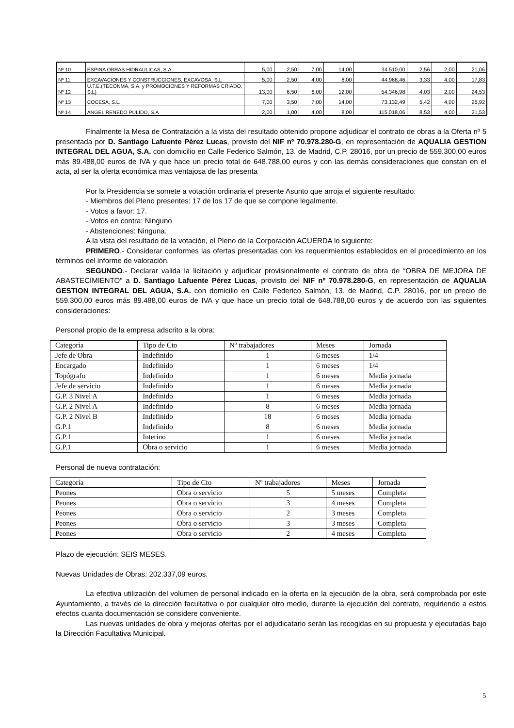| Nº 10 | ESPINA OBRAS HIDRAULICAS, S.A. | 5,00 | 2,50 | 7,00 | 14,00 | 34.510,00 | 2,56 | 2,00 | 21,06 |
| Nº 11 | EXCAVACIONES Y CONSTRUCCIONES, EXCAVOSA, S.L | 5,00 | 2,50 | 4,00 | 8,00 | 44.968,46 | 3,33 | 4,00 | 17,83 |
| Nº 12 | U.T.E.(TECONMA, S.A, y PROMOCIONES Y REFORMAS CRIADO, S.L) | 13,00 | 6,50 | 6,00 | 12,00 | 54.346,98 | 4,03 | 2,00 | 24,53 |
| Nº 13 | COCESA, S.L. | 7,00 | 3,50 | 7,00 | 14,00 | 73.132,49 | 5,42 | 4,00 | 26,92 |
| Nº 14 | ANGEL RENEDO PULIDO, S.A | 2,00 | 1,00 | 4,00 | 8,00 | 115.018,06 | 8,53 | 4,00 | 21,53 |
Finalmente la Mesa de Contratación a la vista del resultado obtenido propone adjudicar el contrato de obras a la Oferta nº 5 presentada por D. Santiago Lafuente Pérez Lucas, provisto del NIF nº 70.978.280-G, en representación de AQUALIA GESTION INTEGRAL DEL AGUA, S.A. con domicilio en Calle Federico Salmón, 13. de Madrid, C.P. 28016, por un precio de 559.300,00 euros más 89.488,00 euros de IVA y que hace un precio total de 648.788,00 euros y con las demás consideraciones que constan en el acta, al ser la oferta económica mas ventajosa de las presenta
Por la Presidencia se somete a votación ordinaria el presente Asunto que arroja el siguiente resultado:
- Miembros del Pleno presentes: 17 de los 17 de que se compone legalmente.
- Votos a favor: 17.
- Votos en contra: Ninguno
- Abstenciones: Ninguna.
A la vista del resultado de la votación, el Pleno de la Corporación ACUERDA lo siguiente:
PRIMERO.- Considerar conformes las ofertas presentadas con los requerimientos establecidos en el procedimiento en los términos del informe de valoración.
SEGUNDO.- Declarar valida la licitación y adjudicar provisionalmente el contrato de obra de “OBRA DE MEJORA DE ABASTECIMIENTO” a D. Santiago Lafuente Pérez Lucas, provisto del NIF nº 70.978.280-G, en representación de AQUALIA GESTION INTEGRAL DEL AGUA, S.A. con domicilio en Calle Federico Salmón, 13. de Madrid, C.P. 28016, por un precio de 559.300,00 euros más 89.488,00 euros de IVA y que hace un precio total de 648.788,00 euros y de acuerdo con las siguientes consideraciones:
Personal propio de la empresa adscrito a la obra:
| Categoría | Tipo de Cto | Nº trabajadores | Meses | Jornada |
| Jefe de Obra | Indefinido | 1 | 6 meses | 1/4 |
| Encargado | Indefinido | 1 | 6 meses | 1/4 |
| Topógrafo | Indefinido | 1 | 6 meses | Media jornada |
| Jefe de servicio | Indefinido | 1 | 6 meses | Media jornada |
| G.P. 3 Nivel A | Indefinido | 1 | 6 meses | Media jornada |
| G.P. 2 Nivel A | Indefinido | 8 | 6 meses | Media jornada |
| G.P. 2 Nivel B | Indefinido | 18 | 6 meses | Media jornada |
| G.P.1 | Indefinido | 8 | 6 meses | Media jornada |
| G.P.1 | Interino | 1 | 6 meses | Media jornada |
| G.P.1 | Obra o servicio | 1 | 6 meses | Media jornada |
Personal de nueva contratación:
| Categoría | Tipo de Cto | Nº trabajadores | Meses | Jornada |
| Peones | Obra o servicio | 5 | 5 meses | Completa |
| Peones | Obra o servicio | 3 | 4 meses | Completa |
| Peones | Obra o servicio | 2 | 3 meses | Completa |
| Peones | Obra o servicio | 3 | 3 meses | Completa |
| Peones | Obra o servicio | 2 | 4 meses | Completa |
Plazo de ejecución: SEIS MESES.
Nuevas Unidades de Obras: 202.337,09 euros.
La efectiva utilización del volumen de personal indicado en la oferta en la ejecución de la obra, será comprobada por este Ayuntamiento, a través de la dirección facultativa o por cualquier otro medio, durante la ejecución del contrato, requiriendo a estos efectos cuanta documentación se considere conveniente.
Las nuevas unidades de obra y mejoras ofertas por el adjudicatario serán las recogidas en su propuesta y ejecutadas bajo la Dirección Facultativa Municipal.
5